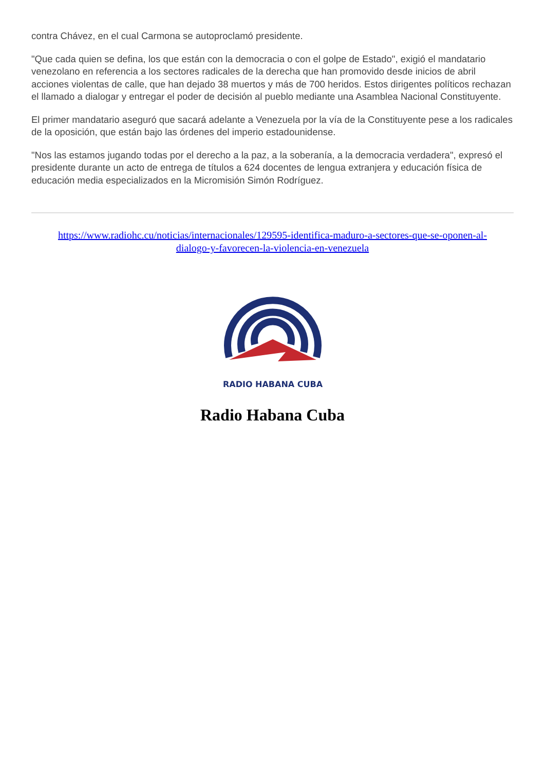contra Chávez, en el cual Carmona se autoproclamó presidente.
"Que cada quien se defina, los que están con la democracia o con el golpe de Estado", exigió el mandatario venezolano en referencia a los sectores radicales de la derecha que han promovido desde inicios de abril acciones violentas de calle, que han dejado 38 muertos y más de 700 heridos. Estos dirigentes políticos rechazan el llamado a dialogar y entregar el poder de decisión al pueblo mediante una Asamblea Nacional Constituyente.
El primer mandatario aseguró que sacará adelante a Venezuela por la vía de la Constituyente pese a los radicales de la oposición, que están bajo las órdenes del imperio estadounidense.
"Nos las estamos jugando todas por el derecho a la paz, a la soberanía, a la democracia verdadera", expresó el presidente durante un acto de entrega de títulos a 624 docentes de lengua extranjera y educación física de educación media especializados en la Micromisión Simón Rodríguez.
https://www.radiohc.cu/noticias/internacionales/129595-identifica-maduro-a-sectores-que-se-oponen-al-dialogo-y-favorecen-la-violencia-en-venezuela
RADIO HABANA CUBA
Radio Habana Cuba